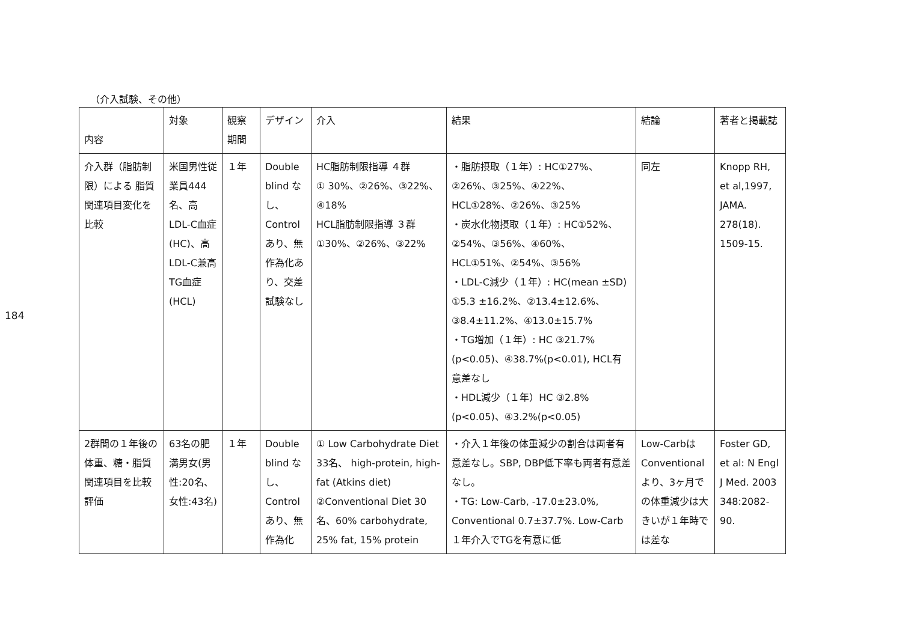184
（介入試験、その他）
| 内容 | 対象 | 観察期間 | デザイン | 介入 | 結果 | 結論 | 著者と掲載誌 |
| 介入群（脂肪制限）による 脂質関連項目変化を比較 | 米国男性従業員444名、高LDL-C血症(HC)、高LDL-C兼高TG血症(HCL) | １年 | Double blind なし、Control あり、無作為化あり、交差試験なし | HC脂肪制限指導 ４群 ① 30%、②26%、③22%、④18% HCL脂肪制限指導 ３群 ①30%、②26%、③22% | ・脂肪摂取（１年）: HC①27%、②26%、③25%、④22%、 HCL①28%、②26%、③25% ・炭水化物摂取（１年）: HC①52%、②54%、③56%、④60%、 HCL①51%、②54%、③56% ・LDL-C減少（１年）: HC(mean ±SD) ①5.3 ±16.2%、②13.4±12.6%、③8.4±11.2%、④13.0±15.7% ・TG増加（１年）: HC ③21.7%(p<0.05)、④38.7%(p<0.01), HCL有意差なし ・HDL減少（１年）HC ③2.8% (p<0.05)、④3.2%(p<0.05) | 同左 | Knopp RH, et al,1997, JAMA. 278(18). 1509-15. |
| 2群間の１年後の体重、糖・脂質関連項目を比較評価 | 63名の肥満男女(男性:20名、女性:43名) | １年 | Double blind なし、Control あり、無作為化 | ① Low Carbohydrate Diet 33名、 high-protein, high-fat (Atkins diet) ②Conventional Diet 30名、60% carbohydrate, 25% fat, 15% protein | ・介入１年後の体重減少の割合は両者有意差なし。SBP, DBP低下率も両者有意差なし。 ・TG: Low-Carb, -17.0±23.0%, Conventional 0.7±37.7%. Low-Carb １年介入でTGを有意に低 | Low-Carbは Conventional より、3ヶ月での体重減少は大きいが１年時では差な | Foster GD, et al: N Engl J Med. 2003 348:2082-90. |